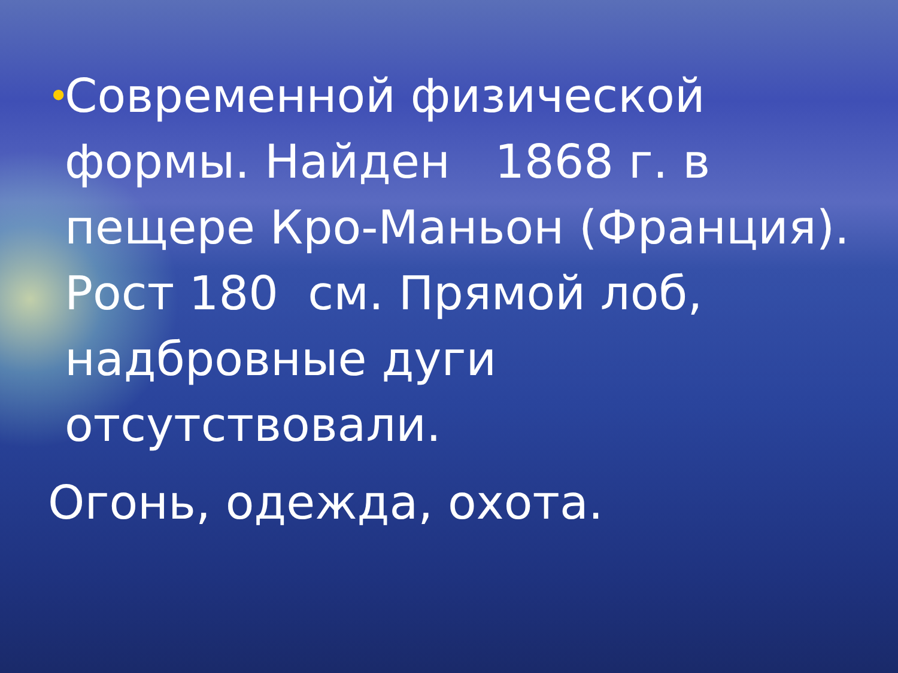•
Современной физической формы. Найден 1868 г. в пещере Кро-Маньон (Франция). Рост 180 см. Прямой лоб, надбровные дуги отсутствовали.
Огонь, одежда, охота.